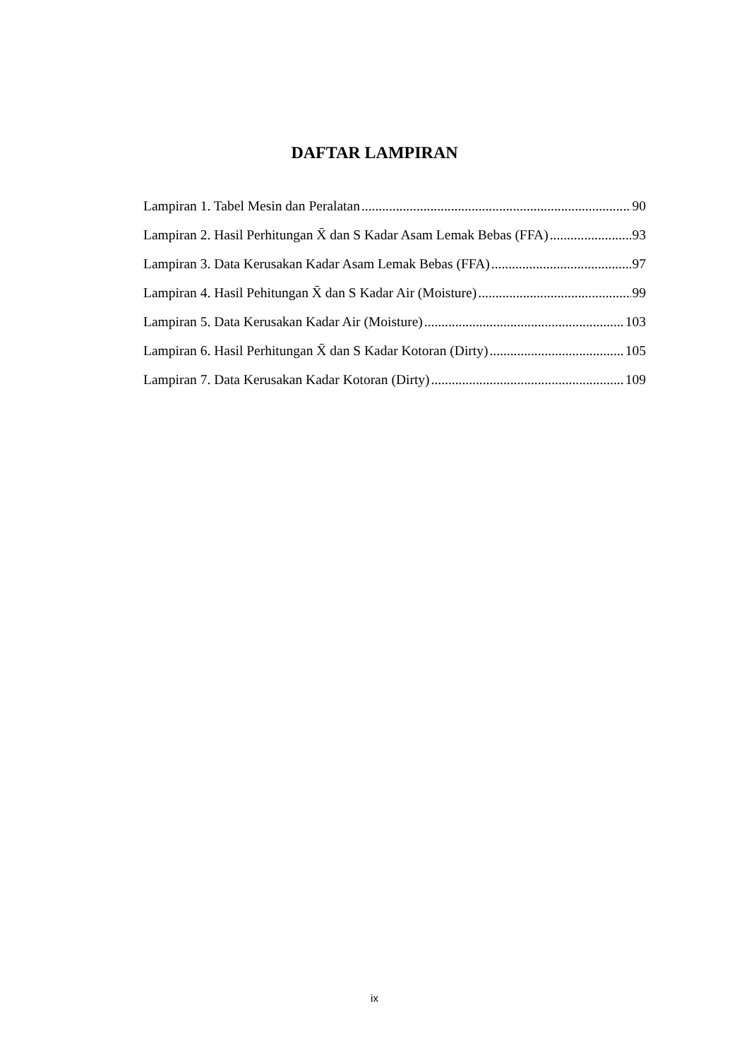DAFTAR LAMPIRAN
Lampiran 1. Tabel Mesin dan Peralatan 90
Lampiran 2. Hasil Perhitungan X̄ dan S Kadar Asam Lemak Bebas (FFA) 93
Lampiran 3. Data Kerusakan Kadar Asam Lemak Bebas (FFA) 97
Lampiran 4. Hasil Pehitungan X̄ dan S Kadar Air (Moisture) 99
Lampiran 5. Data Kerusakan Kadar Air (Moisture) 103
Lampiran 6. Hasil Perhitungan X̄ dan S Kadar Kotoran (Dirty) 105
Lampiran 7. Data Kerusakan Kadar Kotoran (Dirty) 109
ix